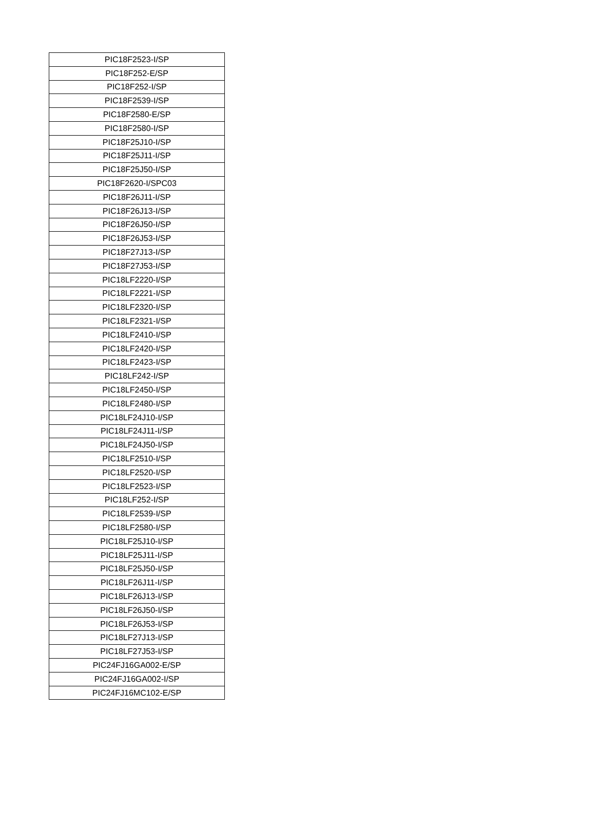| PIC18F2523-I/SP |
| PIC18F252-E/SP |
| PIC18F252-I/SP |
| PIC18F2539-I/SP |
| PIC18F2580-E/SP |
| PIC18F2580-I/SP |
| PIC18F25J10-I/SP |
| PIC18F25J11-I/SP |
| PIC18F25J50-I/SP |
| PIC18F2620-I/SPC03 |
| PIC18F26J11-I/SP |
| PIC18F26J13-I/SP |
| PIC18F26J50-I/SP |
| PIC18F26J53-I/SP |
| PIC18F27J13-I/SP |
| PIC18F27J53-I/SP |
| PIC18LF2220-I/SP |
| PIC18LF2221-I/SP |
| PIC18LF2320-I/SP |
| PIC18LF2321-I/SP |
| PIC18LF2410-I/SP |
| PIC18LF2420-I/SP |
| PIC18LF2423-I/SP |
| PIC18LF242-I/SP |
| PIC18LF2450-I/SP |
| PIC18LF2480-I/SP |
| PIC18LF24J10-I/SP |
| PIC18LF24J11-I/SP |
| PIC18LF24J50-I/SP |
| PIC18LF2510-I/SP |
| PIC18LF2520-I/SP |
| PIC18LF2523-I/SP |
| PIC18LF252-I/SP |
| PIC18LF2539-I/SP |
| PIC18LF2580-I/SP |
| PIC18LF25J10-I/SP |
| PIC18LF25J11-I/SP |
| PIC18LF25J50-I/SP |
| PIC18LF26J11-I/SP |
| PIC18LF26J13-I/SP |
| PIC18LF26J50-I/SP |
| PIC18LF26J53-I/SP |
| PIC18LF27J13-I/SP |
| PIC18LF27J53-I/SP |
| PIC24FJ16GA002-E/SP |
| PIC24FJ16GA002-I/SP |
| PIC24FJ16MC102-E/SP |